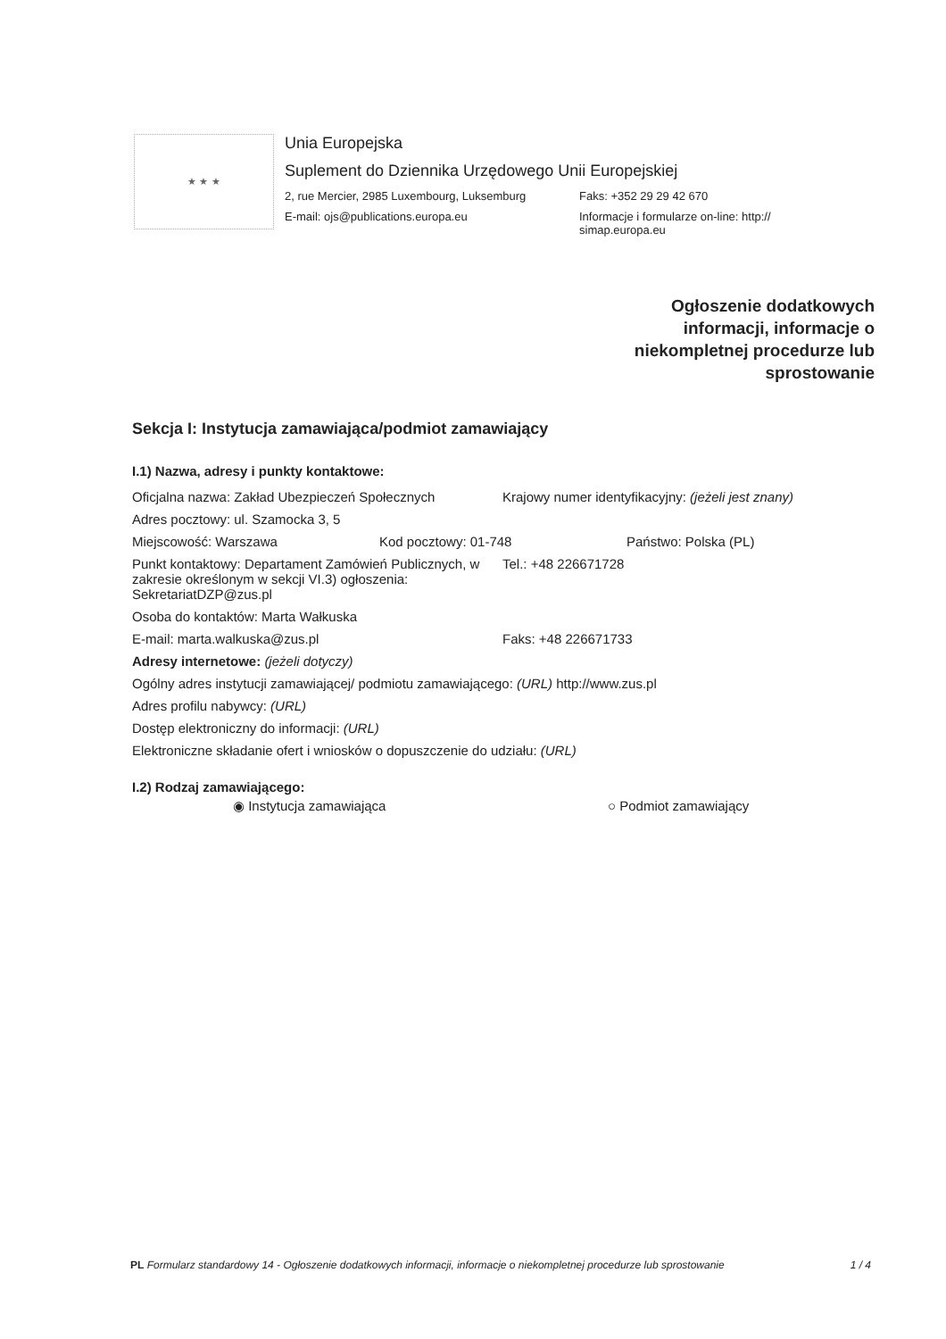★ ★ ★
Unia Europejska
Suplement do Dziennika Urzędowego Unii Europejskiej
2, rue Mercier, 2985 Luxembourg, Luksemburg
Faks: +352 29 29 42 670
E-mail: ojs@publications.europa.eu Informacje i formularze on-line: http://
simap.europa.eu
Ogłoszenie dodatkowych
informacji, informacje o
niekompletnej procedurze lub
sprostowanie
Sekcja I: Instytucja zamawiająca/podmiot zamawiający
I.1) Nazwa, adresy i punkty kontaktowe:
Oficjalna nazwa: Zakład Ubezpieczeń Społecznych
Krajowy numer identyfikacyjny: (jeżeli jest znany)
Adres pocztowy: ul. Szamocka 3, 5
Miejscowość: Warszawa Kod pocztowy: 01-748 Państwo: Polska (PL)
Punkt kontaktowy: Departament Zamówień Publicznych, w zakresie określonym w sekcji VI.3) ogłoszenia: SekretariatDZP@zus.pl
Tel.: +48 226671728
Osoba do kontaktów: Marta Wałkuska
E-mail: marta.walkuska@zus.pl Faks: +48 226671733
Adresy internetowe: (jeżeli dotyczy)
Ogólny adres instytucji zamawiającej/ podmiotu zamawiającego: (URL) http://www.zus.pl
Adres profilu nabywcy: (URL)
Dostęp elektroniczny do informacji: (URL)
Elektroniczne składanie ofert i wniosków o dopuszczenie do udziału: (URL)
I.2) Rodzaj zamawiającego:
◉ Instytucja zamawiająca ○ Podmiot zamawiający
PL Formularz standardowy 14 - Ogłoszenie dodatkowych informacji, informacje o niekompletnej procedurze lub sprostowanie
1 / 4